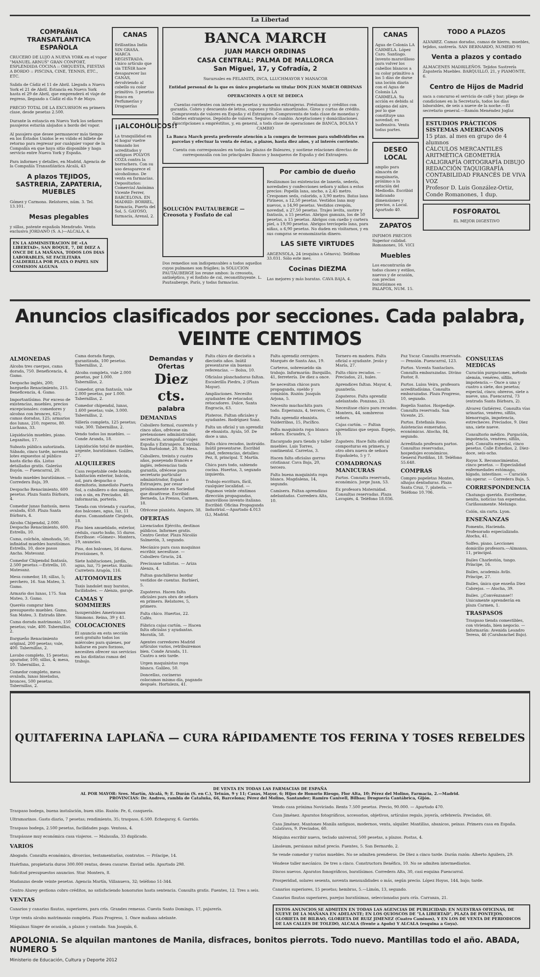La Libertad
COMPAÑIA TRANSATLANTICA ESPAÑOLA
CRUCERO DE LUJO A NUEVA YORK en el vapor "MANUEL ARNUS" GRAN CONFORT, ESPLENDIDA COCINA :: ORQUESTA, FIESTAS A BORDO :: PISCINA, CINE, TENNIS, ETC., ETC.
Salida de Cádiz el 11 de Abril. Llegada a Nueva York el 21 de Abril. Estancia en Nueva York hasta el 29 de Abril, que emprenderá el viaje de regreso, llegando a Cádiz el día 9 de Mayo.
PRECIO TOTAL DE LA EXCURSION en primera clase, desde pesetas 2.500.
Durante la estancia en Nueva York los señores pasajeros estarán alojados a bordo del vapor.
Al pasajero que desee permanecer más tiempo en los Estados Unidos le es válido el billete de retorno para regresar por cualquier vapor de la Compañía en que haya sitio disponible y haga servicio entre Nueva York y España.
Para informes y detalles, en Madrid, Agencia de la Compañía Transatlántica Alcalá, 43
A plazos TEJIDOS, SASTRERIA, ZAPATERIA, MUEBLES
Gómez y Carmona. Relatores, núm. 3. Tel. 13.101.
Mesas plegables
y sillas, patente española Mendrado. Venta exclusiva JORDANO (S. A.)—ALCALA, 4.
EN LA ADMINISTRACION DE «LA LIBERTAD», SAN ROQUE, 7, DE DIEZ A ONCE DE LA MAÑANA, TODOS LOS DIAS LABORABLES, SE FACILITARA CALDERILLA POR PLATA O PAPEL SIN COMISION ALGUNA
CANAS
Brillantina India SIN GRASA. MARCA REGISTRADA. Unico artículo que sin TEÑIR hace desaparecer las CANAS, devolviendo al cabello su color primitivo. 5 pesetas frasco en Perfumerías y Droguerías
¡¡ALCOHÓLICOS!!
La tranquilidad en el hogar vuelve tomando los acreditados y antiguos POLVOS COZA contra la borrachera. Con su uso desaparece el alcoholismo. De venta en farmacias. Depositarios: Comercial Anónima Vicente Ferrer, BARCELONA. EN MADRID: BORREL, farmacia, Puerta del Sol, 5. GAYOSO, farmacia, Arenal, 2.
BANCA MARCH
JUAN MARCH ORDINAS
CASA CENTRAL: PALMA DE MALLORCA
San Miguel, 17, y Cofradía, 2
Sucursales en FELANITX, INCA, LLUCHMAYOR Y MANACOR
Entidad personal de la que es único propietario su titular DON JUAN MARCH ORDINAS
OPERACIONES A QUE SE DEDICA
Cuentas corrientes con interés en pesetas y monedas extranjeras. Préstamos y créditos con garantía. Cobro y descuento de letras, cupones y títulos amortizados. Giros y cartas de crédito. Compraventa de valores en España y el Extranjero. Compraventa de toda clase de monedas y billetes extranjeros. Depósito de valores. Seguros de cambio. Aceptaciones y domiciliaciones. Suscripciones a empréstitos, y, en general, a toda clase de operaciones de BANCA, BOLSA Y CAMBIO
La Banca March presta preferente atención a la compra de terrenos para subdividirlos en parcelas y efectuar la venta de éstas, a plazos, hasta diez años, y al interés corriente.
Cuenta con corresponsales en todas las plazas de Baleares, y sostiene relaciones directas de corresponsalía con los principales Bancos y banqueros de España y del Extranjero.
SOLUCIÓN PAUTAUBERGE — Creosota y Fosfato de cal
Dos remedios son indispensables a todos aquellos cuyos pulmones son frágiles; la SOLUCION PAUTAUBERGE los reune ambos: la creosota, antiséptico, y el fosfato de cal, reconstituyente. L. Pautauberge, París, y todas farmacias.
Por cambio de dueño
Realizamos las existencias de lanería, sedería, novedades y confecciones señora y niños a estos precios: Popelín lana, ancho, a 2,45 metro. Crespones seda, colorido, a 3,90 metro. Batas lana Pirineos, a 12,50 pesetas. Vestidos lana muy nuevos, a 14,90 pesetas. Vestidos crespón, novedad, a 27,50 pesetas. Trajes levita, sastre y fantasía, a 15 pesetas. Abrigos gamuza, los de 50 pesetas, a 15 pesetas. Abrigos con cuello y cartera piel, a 19,90 pesetas. Abrigos terciopelo lana, para niñas, a 6,90 pesetas. No duden en visitarnos, y en sus compras se economizarán dinero.
LAS SIETE VIRTUDES
ARGENSOLA, 24 (esquina a Génova). Teléfono 33.031. Sólo este mes.
Cocinas DIEZMA
Las mejores y más baratas. CAVA BAJA, 4.
CANAS
Agua de Colonia LA CARMELA. López Caro. Santiago. Invento maravilloso para volver los cabellos blancos a su color primitivo a los 5 días de darse una loción diaria con el Agua de Colonia LA CARMELA. Su acción es debida al oxígeno del aire, por lo que constituye una novedad; es inofensiva. Venta todas partes.
DESEO LOCAL
amplio para almacén de maquinaria, próximo a la estación del Mediodía. Escribid indicando dimensiones y precios, a Local. Apartado 40.
ZAPATOS
INFIMOS PRECIOS Superior calidad. Romanones, 16. VICI
Muebles
Los encontrarán de todas clases y estilos, nuevos y de ocasión, con precios baratísimos en PALAFOX, NUM. 15.
TODO A PLAZOS
ALVAREZ. Camas doradas, camas de hierro, muebles, tejidos, sastrería. SAN BERNARDO, NUMERO 91
Venta a plazos y contado
ALMACENES MADRILEÑOS. Tejidos Sastrería Zapatería Muebles. BARQUILLO, 21, y PIAMONTE, 6.
Centro de Hijos de Madrid
saca a concurso el servicio de café y bar; pliego de condiciones en la Secretaría, todos los días laborables, de seis a nueve de la noche.—El secretario general.—Ramón Menéndez Joglar.
ESTUDIOS PRÁCTICOS SISTEMAS AMERICANOS
15 ptas. al mes en grupo de 4 alumnos
CÁLCULOS MERCANTILES ARITMÉTICA GEOMETRÍA CALIGRAFÍA ORTOGRAFÍA DIBUJO REDACCIÓN TAQUIGRAFÍA CONTABILIDAD FRANCÉS DE VIVA VOZ
Profesor D. Luis González-Ortiz, Conde Romanones, 1 dup.
FOSFORATOL
EL MEJOR DIGESTIVO
Anuncios clasificados por secciones. Cada palabra, VEINTE CENTIMOS
ALMONEDAS
Alcoba tres cuerpos, cama dorada, 750. Beneficencia, 4. Gamo.
Despacho inglés, 200; bargueño Renacimiento, 215. Beneficencia, 4. Gamo.
Importantísimo. Por exceso de existencias, muebles, precios excepcionales: comedores y alcobas con bronces, 625; camas doradas, 125; armarios dos lunas, 210; roperos, 80. Luchana, 33.
Liquidación muebles, piano. Leganitos, 17.
Subasta pública autorizada. Sábado, cinco tarde, noventa lotes expuestos al público hasta dicho día. Listas detalladas gratis. Galerías Bayón. — Fuencarral, 20.
Vendo muebles baratísimos. — Corredera Baja, 39.
Despacho Renacimiento, 600 pesetas. Plaza Santa Bárbara, 4.
Comedor junas fantasía, mesa ovalada, 650. Plaza Santa Bárbara, 4.
Alcoba Chipendal, 2.000. Despacho Renacimiento, 600. Estrella, 10.
Cama, colchón, almohada, 50; infinidad muebles baratísimos. Estrella, 10, doce pasos Ancha. Matesanz.
Comedor Chipendal fantasía, 2.500 pesetas.—Estrella, 10. Matesanz.
Mesa comedor, 18; sillas, 5; perchero, 16. San Mateo, 3. Gamo.
Armario dos lunas, 175. San Mateo, 3. Gamo.
Queréis comprar bien presupuesto muebles. Gamo, San Mateo, 3. Entrada libre.
Cama dorada matrimonio, 150 pesetas; vale, 400. Tabernillas, 2.
Bargueño Renacimiento original, 200 pesetas; vale, 400. Tabernillas, 2.
Lavabo completo, 15 pesetas; aparador, 100; sillas, 4; mesa, 10. Tabernillas, 2.
Comedor completo, mesa ovalada, lunas biseladas, bronces, 500 pesetas. Tabernillas, 2.
Cama dorada fuego, garantizada, 100 pesetas. Tabernillas, 2.
Alcoba completa, vale 2.000 pesetas, por 1.000. Tabernillas, 2.
Comedor, gran fantasía, vale 2.000 pesetas, por 1.000. Tabernillas, 2.
Comedor chipendal, lunas, 1.600 pesetas; vale, 3.000. Tabernillas, 2.
Sillería completa, 125 pesetas; vale, 300. Tabernillas, 2.
Vendo todos los muebles. — Conde Aranda, 18.
Liquidación total de muebles, urgente, baratísimos. Galileo, 27.
ALQUILERES
Casa respetable cede bonita habitación exterior, balcón, sol, para despacho o dormitorio, inmediato Puerta Sol, a caballero o dos amigos, con o sin, en Preciados, 40. Informarán, portería.
Tienda con vivienda y cuartos, dos balcones, agua, luz, 11 duros. Comandante Cirujeda, 18.
Piso bien amueblado, exterior, cédula, cuarto baño, 55 duros. Escríbase: «Gómez». Montera, 19, anuncios.
Piso, dos balcones, 16 duros. Provisiones, 9.
Siete habitaciones, jardín, agua, luz, 75 pesetas. Razón: Carretera Aragón, 116.
AUTOMOVILES
Taxis landolet muy baratos, facilidades. — Alenza, garaje.
CAMAS Y SOMMIERS
Insuperables Americanos Simmons. Reina, 39 y 41.
COLOCACIONES
El anuncio en esta sección será gratuito todos los miércoles para quienes, por hallarse en paro forzoso, necesiten ofrecer sus servicios en las distintas ramas del trabajo.
Demandas y Ofertas
Diez cts.
palabra
DEMANDAS
Caballero formal, cuarenta y cinco años, ofrécese sin pretensiones administrador, secretario, acompañar viajes España y Extranjero. Escribid: San Bartolomé, 20. Sr. Mesa.
Caballero, treinta y cuatro años, poseyendo francés e inglés, referencias toda garantía, ofrécese para secretario particular administrador, España o Extranjero, por cesar próximamente en Sociedad que disuélvese. Escribid: Berneda, La Prensa, Carmen, 18.
Ofrécese pianista. Amparo, 38.
OFERTAS
Licenciados Ejército, destinos públicos. Informes gratis. Centro Gestor. Plaza Nicolás Salmerón, 3, segundo.
Mecánico para casa maquinas escribir, necesítase. — Caballero Gracia, 24.
Precisanse tallistas. — Ariza Alenza, 4.
Faltan ganchilleras bordar vestidos de cuentas. Barbieri, 5.
Zapateros. Hacen falta oficiales para obra de señora en primera. Relatores, 5, primero.
Falta chico. Huertas, 22. Cafés.
Fábrica cajas cartón. — Hacen falta oficialas y ayudantas. Moratín, 58.
Agentes corredores Madrid artículos varios, retribuiremos bien. Conde Aranda, 11. Cuatro a seis tarde.
Urgen maquinistas ropa blanca. Galileo, 50.
Doncellas, cocineras colocamos mismo día, pagando después. Hortaleza, 41.
Falta chico de dieciséis a dieciséis años. Inútil presentarse sin buenas referencias. — Bolsa, 10.
Oficialas planchadoras faltan. Escalerilla Piedra, 2 (Plaza Mayor).
Ampliaciones. Necesito ayudantes de retocador, retocadores. Dulce, Santa Engracia, 63.
Plateros. Faltan oficiales y ayudantes. Rodríguez Sanz.
Falta un oficial y un aprendiz de ebanista. Ayala, 50. De doce a una.
Falta chico recados, instruído. Inútil presentarse. Escribid edad, referencias, detalles: Pez, 8, principal. T. Martín.
Chica para todo, sabiendo cocina. Huertas, 3, segundo izquierda.
Trabajo escritura, fácil, cualquier localidad. — Pagamos veinte céntimos dirección propagandas, maravilloso invento italiano. Escribid: Oficina Propaganda Industrial.—Apartado 4.013 (L), Madrid.
Falta aprendiz cerrajero. Marqués de Santa Ana, 19.
Carteros, sobresueldo sin trabajo. Informarán: Barquillo, 41, ferretería. De diez a once.
Se necesitan chicos para propaganda, sueldo y comisión. Razón: Joaquín Arjona, 5.
Necesito muchachita para todo. Esperanza, 4, tercero, C.
Falta aprendiz ebanista. Valderribas, 15, Pacífico.
Falta maquinista ropa blanca señora. Escuadra, 5.
Encargado para tienda y taller muebles. Luis Torres, continental. Carretas, 3.
Hacen falta oficialas gorras cristianar. Cava Baja, 20, tercero.
Falta buena maquinista ropa blanca. Magdalena, 14, segundo.
Camisera. Faltan aprendizas adelantadas. Corredera Alta, 10.
Tornero en madera. Falta oficial o ayudante. Jesús y María, 27.
Falta chico recados. — Preciados, 21, hules.
Aprendices faltan. Mayor, 4, guantería.
Zapateros. Falta aprendiz adelantado. Ponzano, 23.
Necesitase chico para recados. Montera, 44, sombreros señora.
Cajas cartón. — Faltan aprendizas que sepan. Espejo, 10.
Zapatero. Hace falta oficial composturas en primera, y otro obra nueva de señora Españoleto, 5 y 7.
COMADRONAS MANICURAS
Partos. Consulta reservada, económica. Jorge Juan, 53.
Ex profesora Maternidad. Consultas reservadas. Plaza Lavapiés, 4. Teléfono 18.036.
Paz Yscar. Consulta reservada. — Pensión. Fuencarral, 123.
Partos. Vicenta Santaclara. Consulta embarazadas. Divino Pastor, 8.
Partos. Luisa Veira, profesora acreditadísima. Consulta embarazadas. Plaza Progreso, 10, segundo.
Rogelia Santos. Hospedaje. Consulta reservada. San Vicente, 25.
Partos. Estefanía Raso. Asistencias esmeradas, económicas. Atocha, 84, segundo.
Acreditada profesora partos. Consultas reservadas, hospedajes económicos. General Pardiñas, 18. Teléfono 55.648.
COMPRAS
Compro papeletas Montes, alhajas dentaduras. Plaza Santa Cruz, 7, platería. — Teléfono 10.706.
CONSULTAS MEDICAS
Curación purgaciones, método alemán, venéreo, sífilis, impotencia.— Once a una y cuatro a siete, dos pesetas; especial, cinco; obreros, siete a nueve, una. Fuencarral, 73 (entrada Santa Bárbara, 2).
Alvarez Gutiérrez. Consulta vías urinarias, venéreo, sífilis, blenorragia, impotencia, estrecheces. Preciados, 9. Diez una, siete nueve.
Consultorio médico. Purgación, impotencia, venéreo, sífilis, piel. Consulta especial, cinco pesetas. Calle Estudios, 2. Diez-doce, seis-ocho.
Rayos X. Reconocimientos, cinco pesetas. — Especialidad enfermedades estómago, hígado, intestinos. — Curación sin operar. — Corredera Baja, 5.
CORRESPONDENCIA
Chatunga querida. Escríbeme, nenita, noticias tan esperadas. Cariñosamente. Melungo.
Colón, sin carta. Lyon.
ENSEÑANZAS
Fomento, Hacienda. Profesorado especializado. Atocha, 41.
Solfeo, piano. Lecciones domicilio profesora.—Almansa, 11, principal.
Bailes Charlestón, tango. Príncipe, 16.
Bailes, academia Avlis. Príncipe, 27.
Bailes, única que enseña Diez Cabrejas. — Atocha, 39.
Bailes. ¡¡Convénzanse!! Unicamente aprenderán en plaza Carmen, 1.
TRASPASOS
Traspaso tienda comestibles, con vivienda, bien negocio. — Informarán: Avenida Leandro Teresa, 46 (Carabanchel Bajo).
QUITAFERINA LAPLAÑA — CURA RÁPIDAMENTE TOS FERINA Y TOSES REBELDES
DE VENTA EN TODAS LAS FARMACIAS DE ESPAÑA
AL POR MAYOR: Sres. Martín, Alcalá, 9; E. Durán (S. en C.), Tetuán, 9 y 11; Casas, Mayor, 6; Hijos de Honorio Riesgo, Flor Alta, 10; Pérez del Molino, Farmacia, 2.—Madrid.
PROVINCIAS: Dr. Andreu, rambla de Cataluña, 66, Barcelona; Pérez del Molino, Santander; Ramiro Canivell, Bilbao; Droguería Cantábrica, Gijón.
Traspaso bodega, buena instalación, buen sitio. Razón: Fe, 6, casquería.
Ultramarinos. Gasto diario, 7 pesetas; rendimiento, 35; traspaso, 6.500. Echegaray, 6. Garrido.
Traspaso bodega, 2.500 pesetas, facilidades pago. Ventosa, 4.
Traspásase muy económica casa viajeros. — Malasaña, 33 duplicado.
VARIOS
Abogado. Consulta económica, divorcios, testamentarías, contratos. — Príncipe, 14.
Huérfana, propietaria duros 300.000 rentas, desea casarse. Enviad sello. Apartado 298.
Solicitad presupuestos anuncios. Star. Montera, 8.
Mudanzas desde veinte pesetas. Agencia Martín, Villanueva, 32; teléfono 51-344.
Centro Alarey gestiona cobro créditos, no satisfaciendo honorarios hasta sentencia. Consulta gratis. Fuentes, 12. Tres a seis.
VENTAS
Canarios y canarias flautas, superiores, para cría. Grandes remesas. Cuesta Santo Domingo, 17, pajarería.
Urge venta alcoba matrimonio completa. Plaza Progreso, 1. Once mañana adelante.
Máquinas Singer de ocasión, a plazos y contado. San Joaquín, 6.
Vendo casa próxima Noviciado. Renta 7.500 pesetas. Precio, 90.000. — Apartado 470.
Casa Jiménez. Aparatos fotográficos, accesorios, objetivos, artículos regalo, joyería, orfebrería. Preciados, 60.
Casa Jiménez. Mantones Manila antiguos, modernos, venta, alquiler. Mantillas, abanicos, peinas. Primera casa en España. Calatrava, 9. Preciados, 60.
Máquina escribir nueva, teclado universal, 500 pesetas, a plazos. Postas, 4.
Linoleum, persianas mitad precio. Fuentes, 5. San Bernardo, 2.
Se vende comedor y varios muebles. No se admiten prenderos. De Diez a cinco tarde. Darán razón: Alberto Aguilera, 29.
Véndese taller mecánico. De tres a cinco. Constructora Benéfica, 10. No se admiten intermediarios.
Discos nuevos. Aparatos fonográficos, baratísimos. Corredera Alta, 30, casi esquina Fuencarral.
Prosperidad, solares sesenta, noventa mensualidades o más, según precio. López Hoyos, 144, bajo; tarde.
Canarios superiores, 15 pesetas; hembras, 5.—Limón, 13, segundo.
Canarios flautas superiores, parejas baratísimas, seleccionadas para cría. Carranza, 21.
ESTOS ANUNCIOS SE ADMITEN EN TODAS LAS AGENCIAS DE PUBLICIDAD; EN NUESTRAS OFICINAS, DE NUEVE DE LA MAÑANA EN ADELANTE; EN LOS QUIOSCOS DE "LA LIBERTAD", PLAZA DE PONTEJOS, GLORIETA DE BILBAO, GLORIETA DE RUIZ JIMENEZ (Cuatro Caminos), Y EN LOS DE VENTA DE PERIODICOS DE LAS CALLES DE TOLEDO, ALCALA (frente a Apolo) Y ALCALA (esquina a Goya).
APOLONIA. Se alquilan mantones de Manila, disfraces, bonitos pierrots. Todo nuevo. Mantillas todo el año. ABADA, NUMERO 5
Ministerio de Educación, Cultura y Deporte 2012